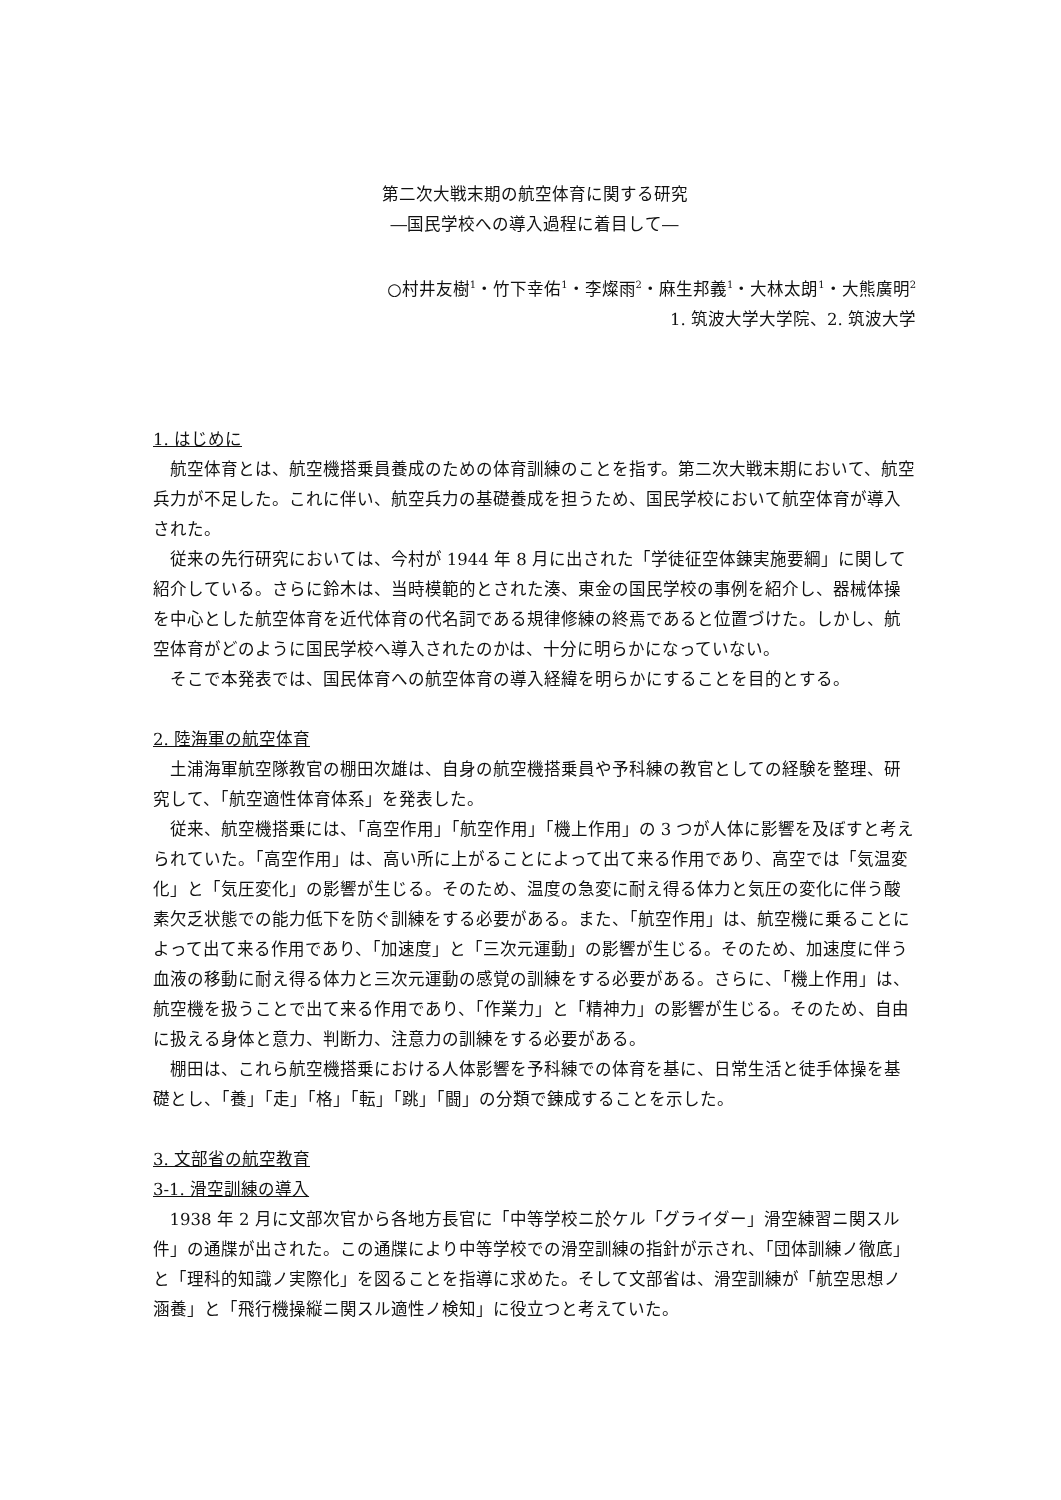第二次大戦末期の航空体育に関する研究
―国民学校への導入過程に着目して―
○村井友樹<sup>1</sup>・竹下幸佑<sup>1</sup>・李燦雨<sup>2</sup>・麻生邦義<sup>1</sup>・大林太朗<sup>1</sup>・大熊廣明<sup>2</sup>
1. 筑波大学大学院、2. 筑波大学
1. はじめに
航空体育とは、航空機搭乗員養成のための体育訓練のことを指す。第二次大戦末期において、航空兵力が不足した。これに伴い、航空兵力の基礎養成を担うため、国民学校において航空体育が導入された。
従来の先行研究においては、今村が 1944 年 8 月に出された「学徒征空体錬実施要綱」に関して紹介している。さらに鈴木は、当時模範的とされた湊、東金の国民学校の事例を紹介し、器械体操を中心とした航空体育を近代体育の代名詞である規律修練の終焉であると位置づけた。しかし、航空体育がどのように国民学校へ導入されたのかは、十分に明らかになっていない。
そこで本発表では、国民体育への航空体育の導入経緯を明らかにすることを目的とする。
2. 陸海軍の航空体育
土浦海軍航空隊教官の棚田次雄は、自身の航空機搭乗員や予科練の教官としての経験を整理、研究して、「航空適性体育体系」を発表した。
従来、航空機搭乗には、「高空作用」「航空作用」「機上作用」の 3 つが人体に影響を及ぼすと考えられていた。「高空作用」は、高い所に上がることによって出て来る作用であり、高空では「気温変化」と「気圧変化」の影響が生じる。そのため、温度の急変に耐え得る体力と気圧の変化に伴う酸素欠乏状態での能力低下を防ぐ訓練をする必要がある。また、「航空作用」は、航空機に乗ることによって出て来る作用であり、「加速度」と「三次元運動」の影響が生じる。そのため、加速度に伴う血液の移動に耐え得る体力と三次元運動の感覚の訓練をする必要がある。さらに、「機上作用」は、航空機を扱うことで出て来る作用であり、「作業力」と「精神力」の影響が生じる。そのため、自由に扱える身体と意力、判断力、注意力の訓練をする必要がある。
棚田は、これら航空機搭乗における人体影響を予科練での体育を基に、日常生活と徒手体操を基礎とし、「養」「走」「格」「転」「跳」「闘」の分類で錬成することを示した。
3. 文部省の航空教育
3-1. 滑空訓練の導入
1938 年 2 月に文部次官から各地方長官に「中等学校ニ於ケル「グライダー」滑空練習ニ関スル件」の通牒が出された。この通牒により中等学校での滑空訓練の指針が示され、「団体訓練ノ徹底」と「理科的知識ノ実際化」を図ることを指導に求めた。そして文部省は、滑空訓練が「航空思想ノ涵養」と「飛行機操縦ニ関スル適性ノ検知」に役立つと考えていた。